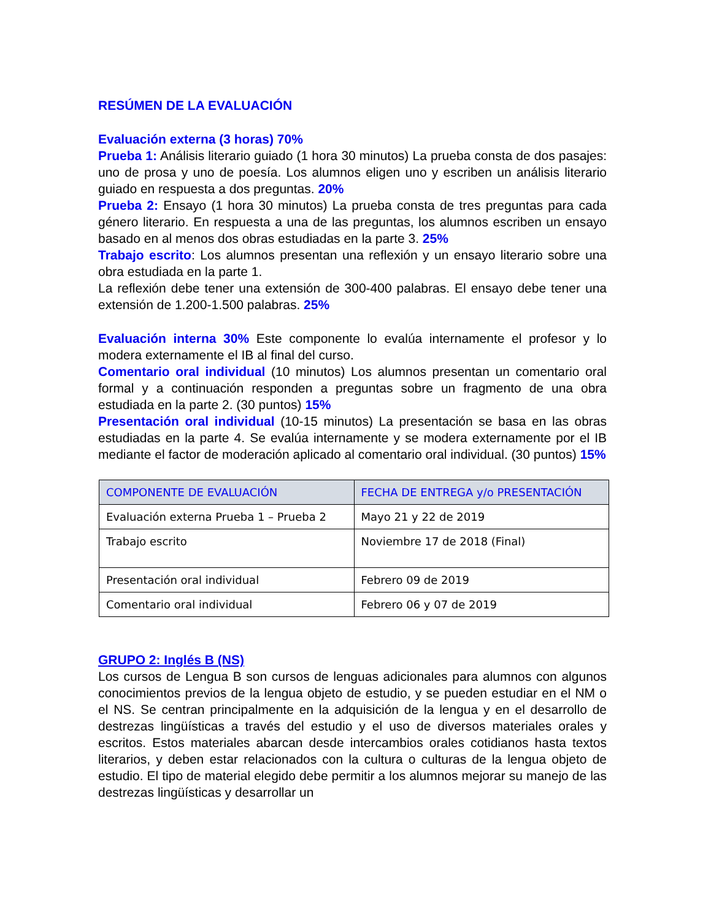RESÚMEN DE LA EVALUACIÓN
Evaluación externa (3 horas) 70%
Prueba 1: Análisis literario guiado (1 hora 30 minutos) La prueba consta de dos pasajes: uno de prosa y uno de poesía. Los alumnos eligen uno y escriben un análisis literario guiado en respuesta a dos preguntas. 20%
Prueba 2: Ensayo (1 hora 30 minutos) La prueba consta de tres preguntas para cada género literario. En respuesta a una de las preguntas, los alumnos escriben un ensayo basado en al menos dos obras estudiadas en la parte 3. 25%
Trabajo escrito: Los alumnos presentan una reflexión y un ensayo literario sobre una obra estudiada en la parte 1.
La reflexión debe tener una extensión de 300-400 palabras. El ensayo debe tener una extensión de 1.200-1.500 palabras. 25%
Evaluación interna 30% Este componente lo evalúa internamente el profesor y lo modera externamente el IB al final del curso.
Comentario oral individual (10 minutos) Los alumnos presentan un comentario oral formal y a continuación responden a preguntas sobre un fragmento de una obra estudiada en la parte 2. (30 puntos) 15%
Presentación oral individual (10-15 minutos) La presentación se basa en las obras estudiadas en la parte 4. Se evalúa internamente y se modera externamente por el IB mediante el factor de moderación aplicado al comentario oral individual. (30 puntos) 15%
| COMPONENTE DE EVALUACIÓN | FECHA DE ENTREGA y/o PRESENTACIÓN |
| --- | --- |
| Evaluación externa Prueba 1 – Prueba 2 | Mayo 21 y 22 de 2019 |
| Trabajo escrito | Noviembre 17 de 2018 (Final) |
| Presentación oral individual | Febrero 09 de 2019 |
| Comentario oral individual | Febrero 06 y 07 de 2019 |
GRUPO 2: Inglés B (NS)
Los cursos de Lengua B son cursos de lenguas adicionales para alumnos con algunos conocimientos previos de la lengua objeto de estudio, y se pueden estudiar en el NM o el NS. Se centran principalmente en la adquisición de la lengua y en el desarrollo de destrezas lingüísticas a través del estudio y el uso de diversos materiales orales y escritos. Estos materiales abarcan desde intercambios orales cotidianos hasta textos literarios, y deben estar relacionados con la cultura o culturas de la lengua objeto de estudio. El tipo de material elegido debe permitir a los alumnos mejorar su manejo de las destrezas lingüísticas y desarrollar un